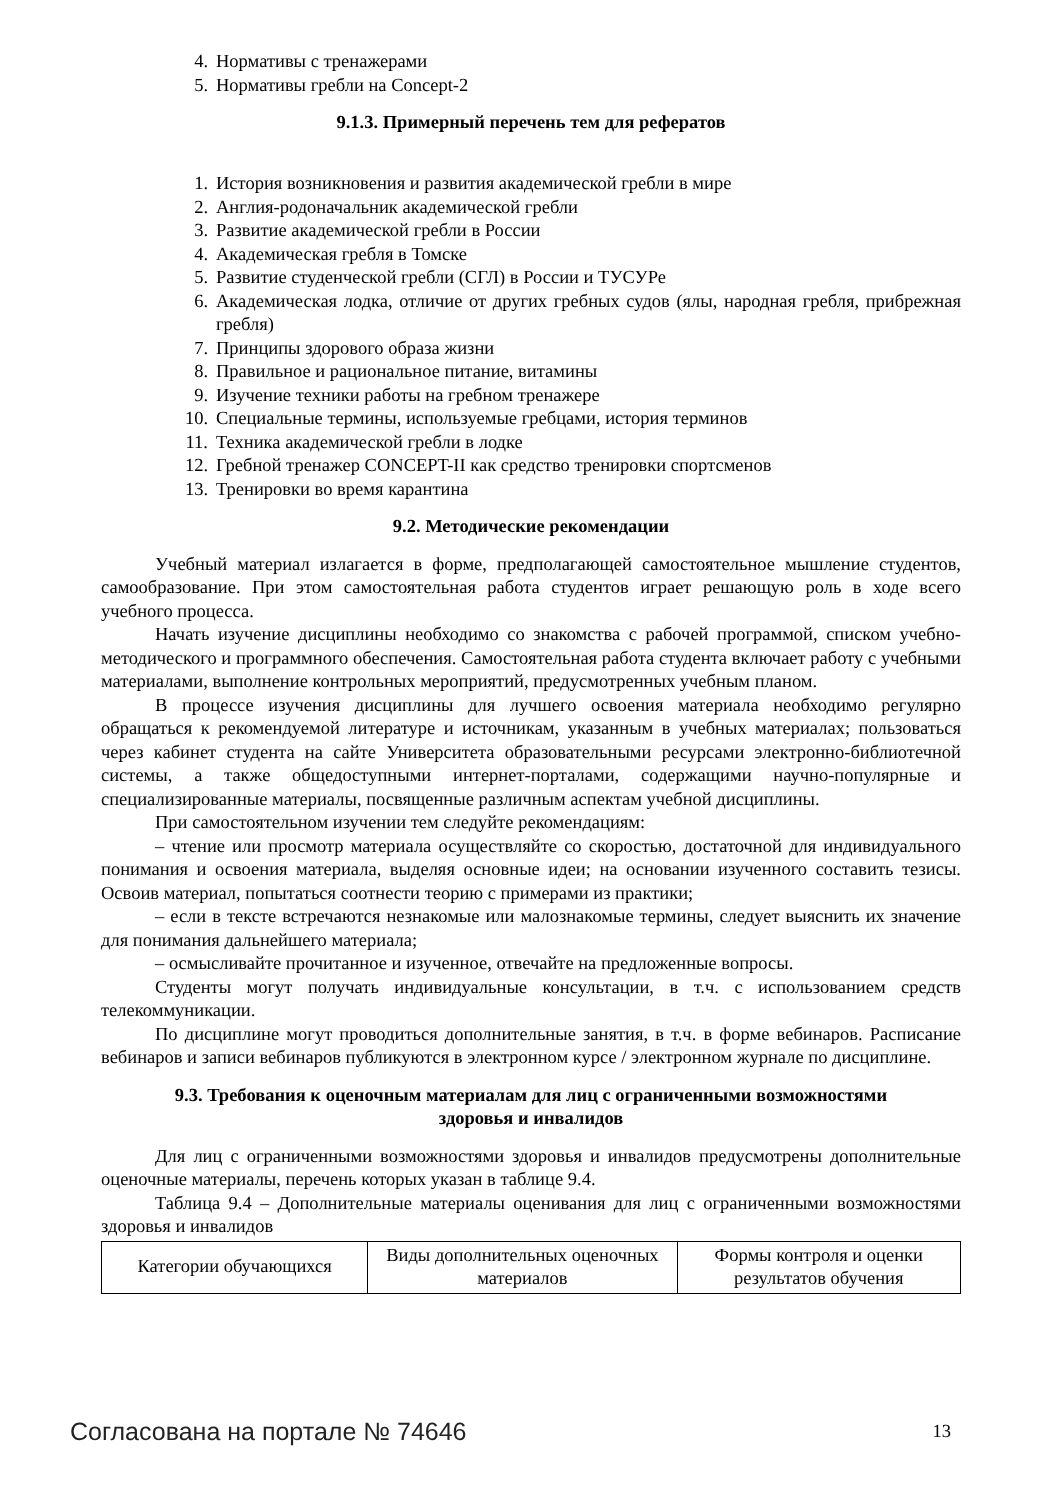4. Нормативы с тренажерами
5. Нормативы гребли на Concept-2
9.1.3. Примерный перечень тем для рефератов
1. История возникновения и развития академической гребли в мире
2. Англия-родоначальник академической гребли
3. Развитие академической гребли в России
4. Академическая гребля в Томске
5. Развитие студенческой гребли (СГЛ) в России и ТУСУРе
6. Академическая лодка, отличие от других гребных судов (ялы, народная гребля, прибрежная гребля)
7. Принципы здорового образа жизни
8. Правильное и рациональное питание, витамины
9. Изучение техники работы на гребном тренажере
10. Специальные термины, используемые гребцами, история терминов
11. Техника академической гребли в лодке
12. Гребной тренажер CONCEPT-II как средство тренировки спортсменов
13. Тренировки во время карантина
9.2. Методические рекомендации
Учебный материал излагается в форме, предполагающей самостоятельное мышление студентов, самообразование. При этом самостоятельная работа студентов играет решающую роль в ходе всего учебного процесса.
Начать изучение дисциплины необходимо со знакомства с рабочей программой, списком учебно-методического и программного обеспечения. Самостоятельная работа студента включает работу с учебными материалами, выполнение контрольных мероприятий, предусмотренных учебным планом.
В процессе изучения дисциплины для лучшего освоения материала необходимо регулярно обращаться к рекомендуемой литературе и источникам, указанным в учебных материалах; пользоваться через кабинет студента на сайте Университета образовательными ресурсами электронно-библиотечной системы, а также общедоступными интернет-порталами, содержащими научно-популярные и специализированные материалы, посвященные различным аспектам учебной дисциплины.
При самостоятельном изучении тем следуйте рекомендациям:
– чтение или просмотр материала осуществляйте со скоростью, достаточной для индивидуального понимания и освоения материала, выделяя основные идеи; на основании изученного составить тезисы. Освоив материал, попытаться соотнести теорию с примерами из практики;
– если в тексте встречаются незнакомые или малознакомые термины, следует выяснить их значение для понимания дальнейшего материала;
– осмысливайте прочитанное и изученное, отвечайте на предложенные вопросы.
Студенты могут получать индивидуальные консультации, в т.ч. с использованием средств телекоммуникации.
По дисциплине могут проводиться дополнительные занятия, в т.ч. в форме вебинаров. Расписание вебинаров и записи вебинаров публикуются в электронном курсе / электронном журнале по дисциплине.
9.3. Требования к оценочным материалам для лиц с ограниченными возможностями
здоровья и инвалидов
Для лиц с ограниченными возможностями здоровья и инвалидов предусмотрены дополнительные оценочные материалы, перечень которых указан в таблице 9.4.
Таблица 9.4 – Дополнительные материалы оценивания для лиц с ограниченными возможностями здоровья и инвалидов
| Категории обучающихся | Виды дополнительных оценочных материалов | Формы контроля и оценки результатов обучения |
Согласована на портале № 74646 13